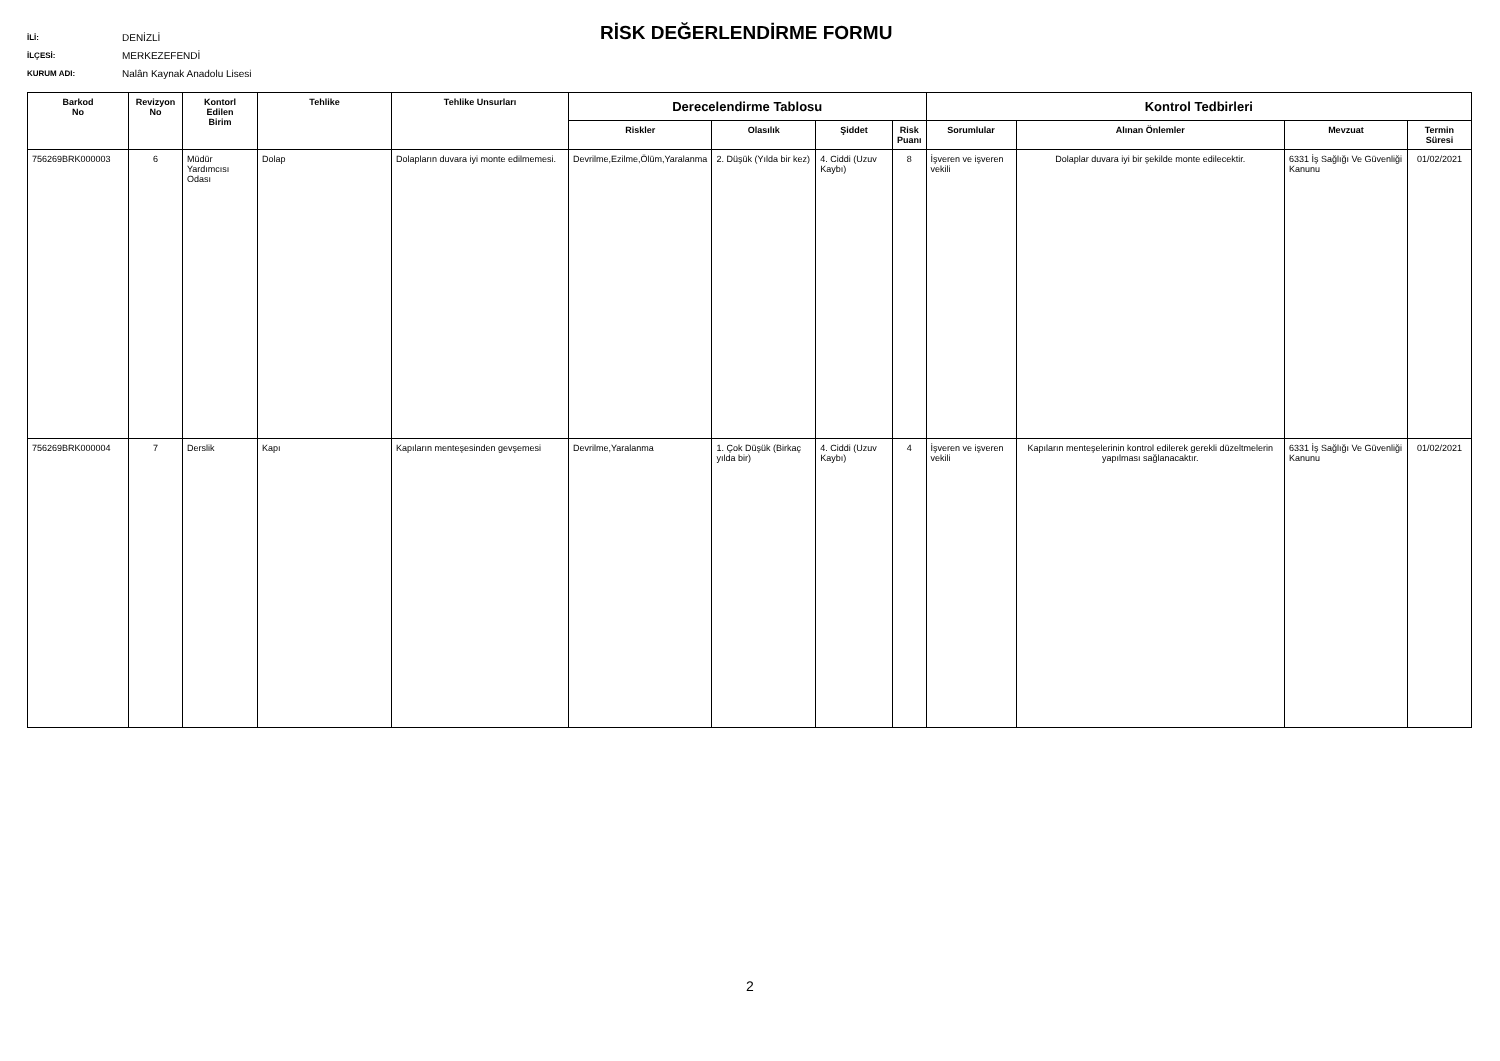İLİ: DENİZLİ
İLÇESİ: MERKEZEFENDİ
KURUM ADI: Nalân Kaynak Anadolu Lisesi
RİSK DEĞERLENDİRME FORMU
| Barkod No | Revizyon No | Kontorl Edilen Birim | Tehlike | Tehlike Unsurları | Derecelendirme Tablosu | | | | Kontrol Tedbirleri | | | |
| --- | --- | --- | --- | --- | --- | --- | --- | --- | --- | --- | --- | --- |
| | | | | | Riskler | Olasılık | Şiddet | Risk Puanı | Sorumlular | Alınan Önlemler | Mevzuat | Termin Süresi |
| 756269BRK000003 | 6 | Müdür Yardımcısı Odası | Dolap | Dolapların duvara iyi monte edilmemesi. | Devrilme,Ezilme,Ölüm,Yaralanma | 2. Düşük (Yılda bir kez) | 4. Ciddi (Uzuv Kaybı) | 8 | İşveren ve işveren vekili | Dolaplar duvara iyi bir şekilde monte edilecektir. | 6331 İş Sağlığı Ve Güvenliği Kanunu | 01/02/2021 |
| 756269BRK000004 | 7 | Derslik | Kapı | Kapıların menteşesinden gevşemesi | Devrilme,Yaralanma | 1. Çok Düşük (Birkaç yılda bir) | 4. Ciddi (Uzuv Kaybı) | 4 | İşveren ve işveren vekili | Kapıların menteşelerinin kontrol edilerek gerekli düzeltmelerin yapılması sağlanacaktır. | 6331 İş Sağlığı Ve Güvenliği Kanunu | 01/02/2021 |
2